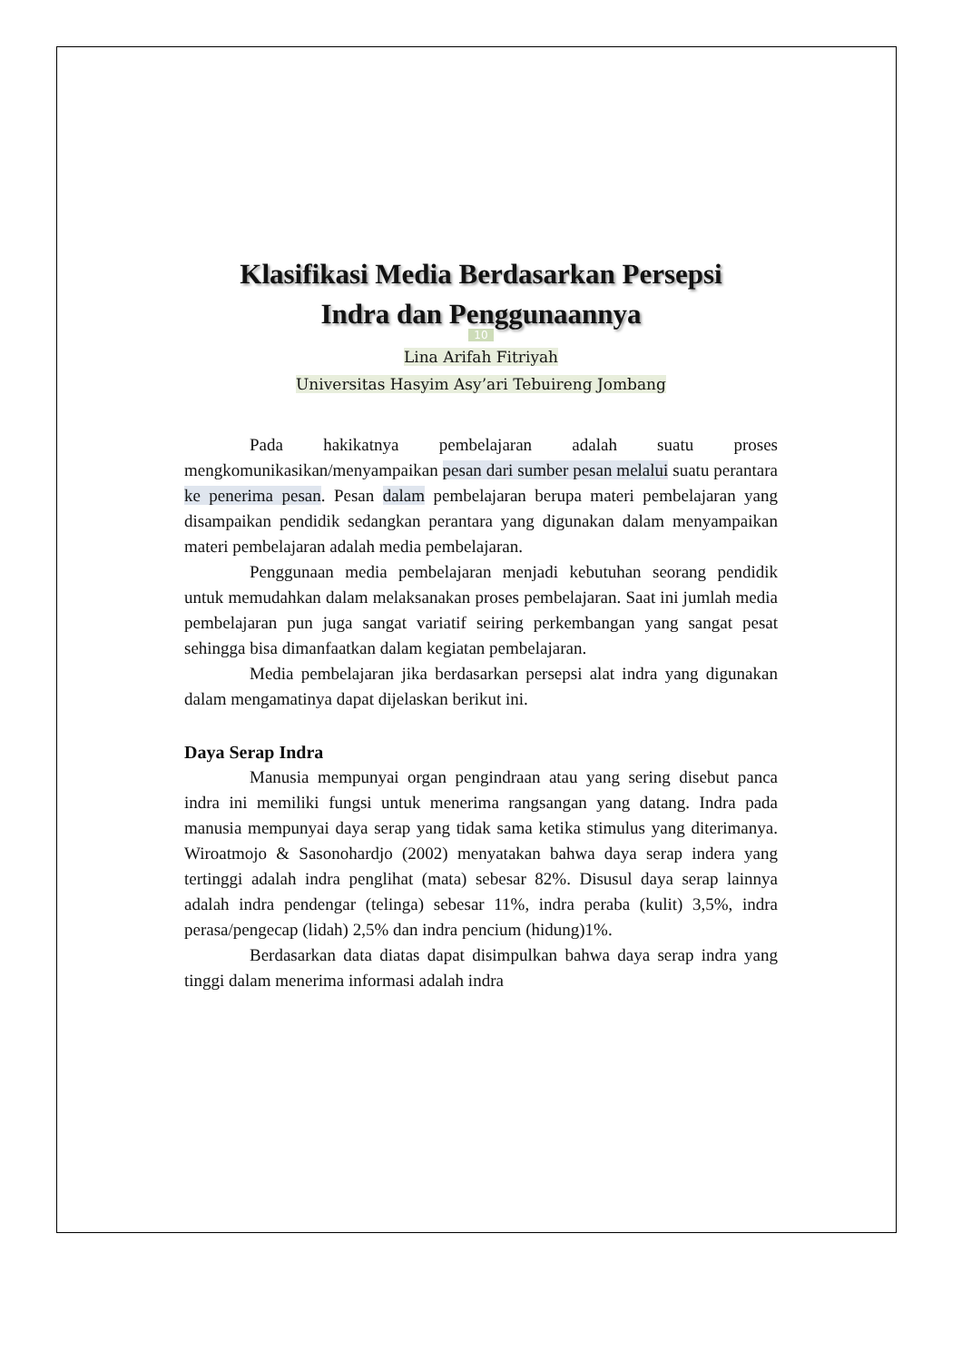Klasifikasi Media Berdasarkan Persepsi
Indra dan Penggunaannya
10
Lina Arifah Fitriyah
Universitas Hasyim Asy’ari Tebuireng Jombang
Pada hakikatnya pembelajaran adalah suatu proses mengkomunikasikan/menyampaikan pesan dari sumber pesan melalui suatu perantara ke penerima pesan. Pesan dalam pembelajaran berupa materi pembelajaran yang disampaikan pendidik sedangkan perantara yang digunakan dalam menyampaikan materi pembelajaran adalah media pembelajaran.
Penggunaan media pembelajaran menjadi kebutuhan seorang pendidik untuk memudahkan dalam melaksanakan proses pembelajaran. Saat ini jumlah media pembelajaran pun juga sangat variatif seiring perkembangan yang sangat pesat sehingga bisa dimanfaatkan dalam kegiatan pembelajaran.
Media pembelajaran jika berdasarkan persepsi alat indra yang digunakan dalam mengamatinya dapat dijelaskan berikut ini.
Daya Serap Indra
Manusia mempunyai organ pengindraan atau yang sering disebut panca indra ini memiliki fungsi untuk menerima rangsangan yang datang. Indra pada manusia mempunyai daya serap yang tidak sama ketika stimulus yang diterimanya. Wiroatmojo & Sasonohardjo (2002) menyatakan bahwa daya serap indera yang tertinggi adalah indra penglihat (mata) sebesar 82%. Disusul daya serap lainnya adalah indra pendengar (telinga) sebesar 11%, indra peraba (kulit) 3,5%, indra perasa/pengecap (lidah) 2,5% dan indra pencium (hidung)1%.
Berdasarkan data diatas dapat disimpulkan bahwa daya serap indra yang tinggi dalam menerima informasi adalah indra